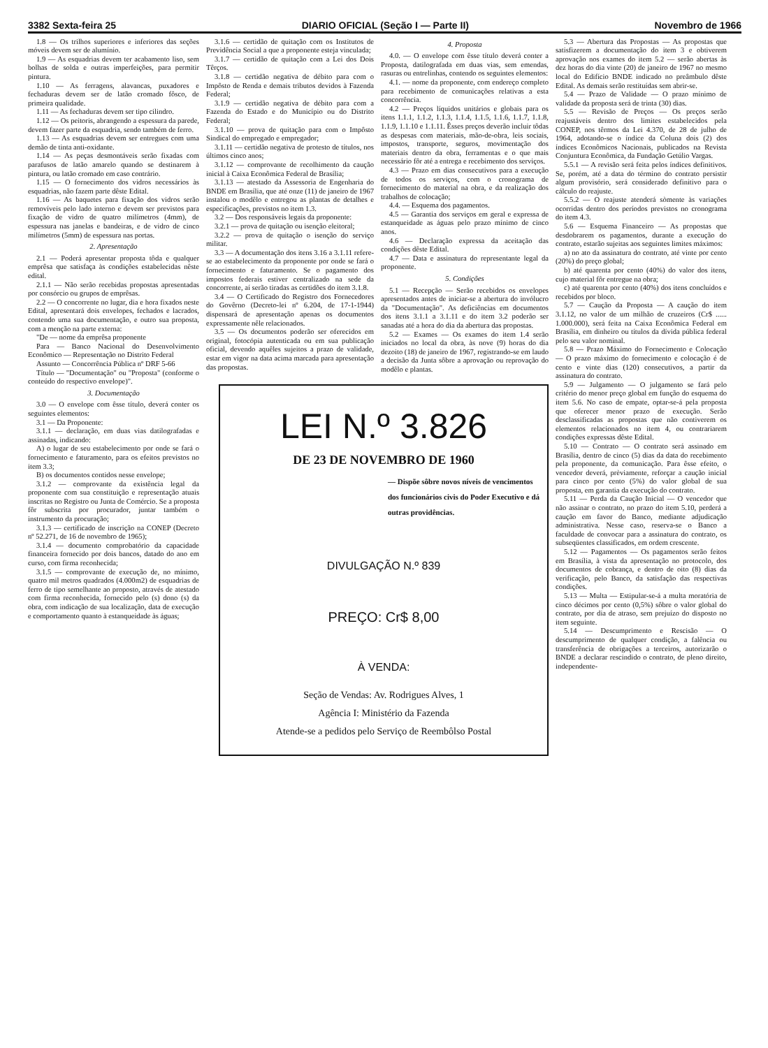3382 Sexta-feira 25 DIARIO OFICIAL (Seção I — Parte II) Novembro de 1966
1.8 — Os trilhos superiores e inferiores das seções móveis devem ser de alumínio.
1.9 — As esquadrias devem ter acabamento liso, sem bolhas de solda e outras imperfeições, para permitir pintura.
1.10 — As ferragens, alavancas, puxadores e fechaduras devem ser de latão cromado fôsco, de primeira qualidade.
1.11 — As fechaduras devem ser tipo cilindro.
1.12 — Os peitoris, abrangendo a espessura da parede, devem fazer parte da esquadria, sendo também de ferro.
1.13 — As esquadrias devem ser entregues com uma demão de tinta anti-oxidante.
1.14 — As peças desmontáveis serão fixadas com parafusos de latão amarelo quando se destinarem à pintura, ou latão cromado em caso contrário.
1.15 — O fornecimento dos vidros necessários às esquadrias, não fazem parte dêste Edital.
1.16 — As baquetes para fixação dos vidros serão removíveis pelo lado interno e devem ser previstos para fixação de vidro de quatro milímetros (4mm), de espessura nas janelas e bandeiras, e de vidro de cinco milímetros (5mm) de espessura nas portas.
2. Apresentação
2.1 — Poderá apresentar proposta tôda e qualquer emprêsa que satisfaça às condições estabelecidas nêste edital.
2.1.1 — Não serão recebidas propostas apresentadas por consórcio ou grupos de emprêsas.
2.2 — O concorrente no lugar, dia e hora fixados neste Edital, apresentará dois envelopes, fechados e lacrados, contendo uma sua documentação, e outro sua proposta, com a menção na parte externa:
"De — nome da emprêsa proponente
Para — Banco Nacional do Desenvolvimento Econômico — Representação no Distrito Federal
Assunto — Concorrência Pública nº DRF 5-66
Título — "Documentação" ou "Proposta" (conforme o conteúdo do respectivo envelope)".
3. Documentação
3.0 — O envelope com êsse título, deverá conter os seguintes elementos:
3.1 — Da Proponente:
3.1.1 — declaração, em duas vias datilografadas e assinadas, indicando:
A) o lugar de seu estabelecimento por onde se fará o fornecimento e faturamento, para os efeitos previstos no item 3.3;
B) os documentos contidos nesse envelope;
3.1.2 — comprovante da existência legal da proponente com sua constituição e representação atuais inscritas no Registro ou Junta de Comércio. Se a proposta fôr subscrita por procurador, juntar também o instrumento da procuração;
3.1.3 — certificado de inscrição na CONEP (Decreto nº 52.271, de 16 de novembro de 1965);
3.1.4 — documento comprobatório da capacidade financeira fornecido por dois bancos, datado do ano em curso, com firma reconhecida;
3.1.5 — comprovante de execução de, no mínimo, quatro mil metros quadrados (4.000m2) de esquadrias de ferro de tipo semelhante ao proposto, através de atestado com firma reconhecida, fornecido pelo (s) dono (s) da obra, com indicação de sua localização, data de execução e comportamento quanto à estanqueidade às águas;
3.1.6 — certidão de quitação com os Institutos de Previdência Social a que a proponente esteja vinculada;
3.1.7 — certidão de quitação com a Lei dos Dois Têrços.
3.1.8 — certidão negativa de débito para com o Impôsto de Renda e demais tributos devidos à Fazenda Federal;
3.1.9 — certidão negativa de débito para com a Fazenda do Estado e do Município ou do Distrito Federal;
3.1.10 — prova de quitação para com o Impôsto Sindical do empregado e empregador;
3.1.11 — certidão negativa de protesto de títulos, nos últimos cinco anos;
3.1.12 — comprovante de recolhimento da caução inicial à Caixa Econômica Federal de Brasília;
3.1.13 — atestado da Assessoria de Engenharia do BNDE em Brasília, que até onze (11) de janeiro de 1967 instalou o modêlo e entregou as plantas de detalhes e especificações, previstos no item 1.3.
3.2 — Dos responsáveis legais da proponente:
3.2.1 — prova de quitação ou isenção eleitoral;
3.2.2 — prova de quitação o isenção do serviço militar.
3.3 — A documentação dos itens 3.16 a 3.1.11 refere-se ao estabelecimento da proponente por onde se fará o fornecimento e faturamento. Se o pagamento dos impostos federais estiver centralizado na sede da concorrente, aí serão tiradas as certidões do item 3.1.8.
3.4 — O Certificado do Registro dos Fornecedores do Govêrno (Decreto-lei nº 6.204, de 17-1-1944) dispensará de apresentação apenas os documentos expressamente nêle relacionados.
3.5 — Os documentos poderão ser oferecidos em original, fotocópia autenticada ou em sua publicação oficial, devendo aquêles sujeitos a prazo de validade, estar em vigor na data acima marcada para apresentação das propostas.
4. Proposta
4.0. — O envelope com êsse título deverá conter a Proposta, datilografada em duas vias, sem emendas, rasuras ou entrelinhas, contendo os seguintes elementos:
4.1. — nome da proponente, com endereço completo para recebimento de comunicações relativas a esta concorrência.
4.2 — Preços líquidos unitários e globais para os itens 1.1.1, 1.1.2, 1.1.3, 1.1.4, 1.1.5, 1.1.6, 1.1.7, 1.1.8, 1.1.9, 1.1.10 e 1.1.11. Êsses preços deverão incluir tôdas as despesas com materiais, mão-de-obra, leis sociais, impostos, transporte, seguros, movimentação dos materiais dentro da obra, ferramentas e o que mais necessário fôr até a entrega e recebimento dos serviços.
4.3 — Prazo em dias consecutivos para a execução de todos os serviços, com o cronograma de fornecimento do material na obra, e da realização dos trabalhos de colocação;
4.4. — Esquema dos pagamentos.
4.5 — Garantia dos serviços em geral e expressa de estanqueidade as águas pelo prazo mínimo de cinco anos.
4.6 — Declaração expressa da aceitação das condições dêste Edital.
4.7 — Data e assinatura do representante legal da proponente.
5. Condições
5.1 — Recepção — Serão recebidos os envelopes apresentados antes de iniciar-se a abertura do invólucro da "Documentação". As deficiências em documentos dos itens 3.1.1 a 3.1.11 e do item 3.2 poderão ser sanadas até a hora do dia da abertura das propostas.
5.2 — Exames — Os exames do item 1.4 serão iniciados no local da obra, às nove (9) horas do dia dezoito (18) de janeiro de 1967, registrando-se em laudo a decisão da Junta sôbre a aprovação ou reprovação do modêlo e plantas.
LEI N.º 3.826
DE 23 DE NOVEMBRO DE 1960
— Dispõe sôbre novos níveis de vencimentos dos funcionários civis do Poder Executivo e dá outras providências.
DIVULGAÇÃO N.º 839
PREÇO: Cr$ 8,00
À VENDA:
Seção de Vendas: Av. Rodrigues Alves, 1
Agência I: Ministério da Fazenda
Atende-se a pedidos pelo Serviço de Reembôlso Postal
5.3 — Abertura das Propostas — As propostas que satisfizerem a documentação do item 3 e obtiverem aprovação nos exames do item 5.2 — serão abertas às dez horas do dia vinte (20) de janeiro de 1967 no mesmo local do Edifício BNDE indicado no preâmbulo dêste Edital. As demais serão restituídas sem abrir-se.
5.4 — Prazo de Validade — O prazo mínimo de validade da proposta será de trinta (30) dias.
5.5 — Revisão de Preços — Os preços serão reajustáveis dentro dos limites estabelecidos pela CONEP, nos têrmos da Lei 4.370, de 28 de julho de 1964, adotando-se o índice da Coluna dois (2) dos índices Econômicos Nacionais, publicados na Revista Conjuntura Econômica, da Fundação Getúlio Vargas.
5.5.1 — A revisão será feita pelos índices definitivos. Se, porém, até a data do término do contrato persistir algum provisório, será considerado definitivo para o cálculo do reajuste.
5.5.2 — O reajuste atenderá sòmente às variações ocorridas dentro dos períodos previstos no cronograma do item 4.3.
5.6 — Esquema Financeiro — As propostas que desdobrarem os pagamentos, durante a execução do contrato, estarão sujeitas aos seguintes limites máximos:
a) no ato da assinatura do contrato, até vinte por cento (20%) do preço global;
b) até quarenta por cento (40%) do valor dos itens, cujo material fôr entregue na obra;
c) até quarenta por cento (40%) dos itens concluídos e recebidos por bloco.
5.7 — Caução da Proposta — A caução do item 3.1.12, no valor de um milhão de cruzeiros (Cr$ ...... 1.000.000), será feita na Caixa Econômica Federal em Brasília, em dinheiro ou títulos da dívida pública federal pelo seu valor nominal.
5.8 — Prazo Máximo do Fornecimento e Colocação — O prazo máximo do fornecimento e colocação é de cento e vinte dias (120) consecutivos, a partir da assinatura do contrato.
5.9 — Julgamento — O julgamento se fará pelo critério do menor preço global em função do esquema do item 5.6. No caso de empate, optar-se-á pela proposta que oferecer menor prazo de execução. Serão desclassificadas as propostas que não contiverem os elementos relacionados no item 4, ou contrariarem condições expressas dêste Edital.
5.10 — Contrato — O contrato será assinado em Brasília, dentro de cinco (5) dias da data do recebimento pela proponente, da comunicação. Para êsse efeito, o vencedor deverá, prèviamente, reforçar a caução inicial para cinco por cento (5%) do valor global de sua proposta, em garantia da execução do contrato.
5.11 — Perda da Caução Inicial — O vencedor que não assinar o contrato, no prazo do item 5.10, perderá a caução em favor do Banco, mediante adjudicação administrativa. Nesse caso, reserva-se o Banco a faculdade de convocar para a assinatura do contrato, os subseqüentes classificados, em ordem crescente.
5.12 — Pagamentos — Os pagamentos serão feitos em Brasília, à vista da apresentação no protocolo, dos documentos de cobrança, e dentro de oito (8) dias da verificação, pelo Banco, da satisfação das respectivas condições.
5.13 — Multa — Estipular-se-á a multa moratória de cinco décimos por cento (0,5%) sôbre o valor global do contrato, por dia de atraso, sem prejuízo do disposto no item seguinte.
5.14 — Descumprimento e Rescisão — O descumprimento de qualquer condição, a falência ou transferência de obrigações a terceiros, autorizarão o BNDE a declarar rescindido o contrato, de pleno direito, independente-